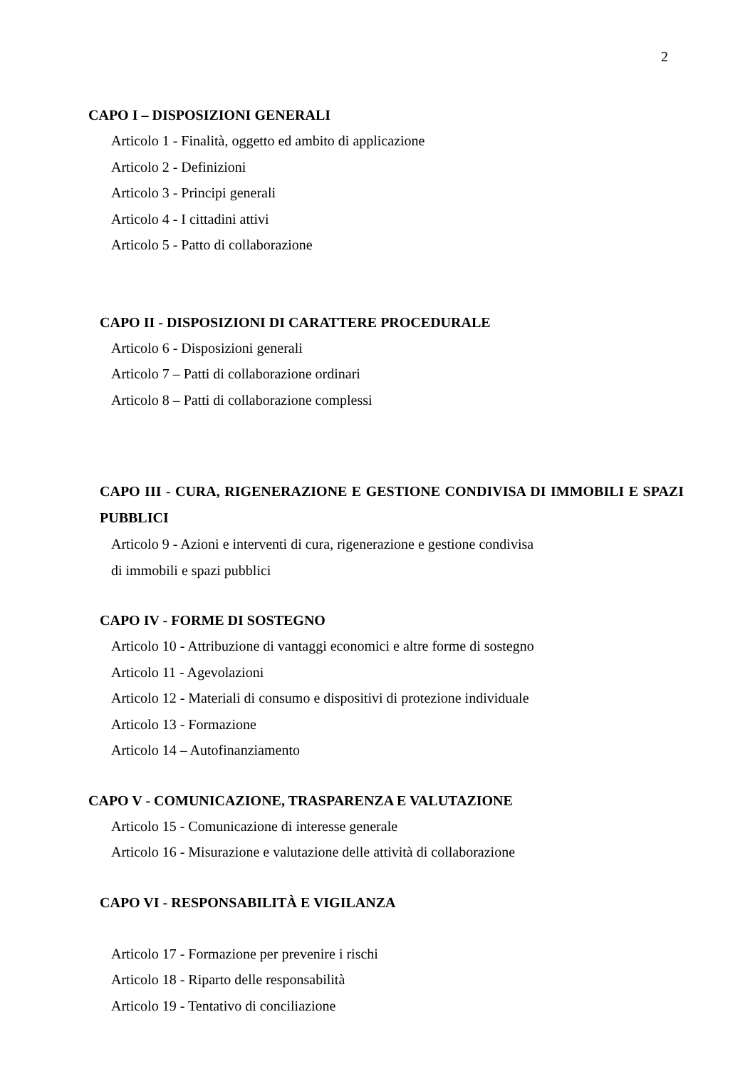2
CAPO I – DISPOSIZIONI GENERALI
Articolo 1 - Finalità, oggetto ed ambito di applicazione
Articolo 2 - Definizioni
Articolo 3 - Principi generali
Articolo 4 - I cittadini attivi
Articolo 5 - Patto di collaborazione
CAPO II - DISPOSIZIONI DI CARATTERE PROCEDURALE
Articolo 6 - Disposizioni generali
Articolo 7 – Patti di collaborazione ordinari
Articolo 8 – Patti di collaborazione complessi
CAPO III - CURA, RIGENERAZIONE E GESTIONE CONDIVISA DI IMMOBILI E SPAZI PUBBLICI
Articolo 9 - Azioni e interventi di cura, rigenerazione e gestione condivisa
di immobili e spazi pubblici
CAPO IV - FORME DI SOSTEGNO
Articolo 10 - Attribuzione di vantaggi economici e altre forme di sostegno
Articolo 11 - Agevolazioni
Articolo 12 - Materiali di consumo e dispositivi di protezione individuale
Articolo 13 - Formazione
Articolo 14 – Autofinanziamento
CAPO V - COMUNICAZIONE, TRASPARENZA E VALUTAZIONE
Articolo 15 - Comunicazione di interesse generale
Articolo 16 - Misurazione e valutazione delle attività di collaborazione
CAPO VI - RESPONSABILITÀ E VIGILANZA
Articolo 17 - Formazione per prevenire i rischi
Articolo 18 - Riparto delle responsabilità
Articolo 19 - Tentativo di conciliazione